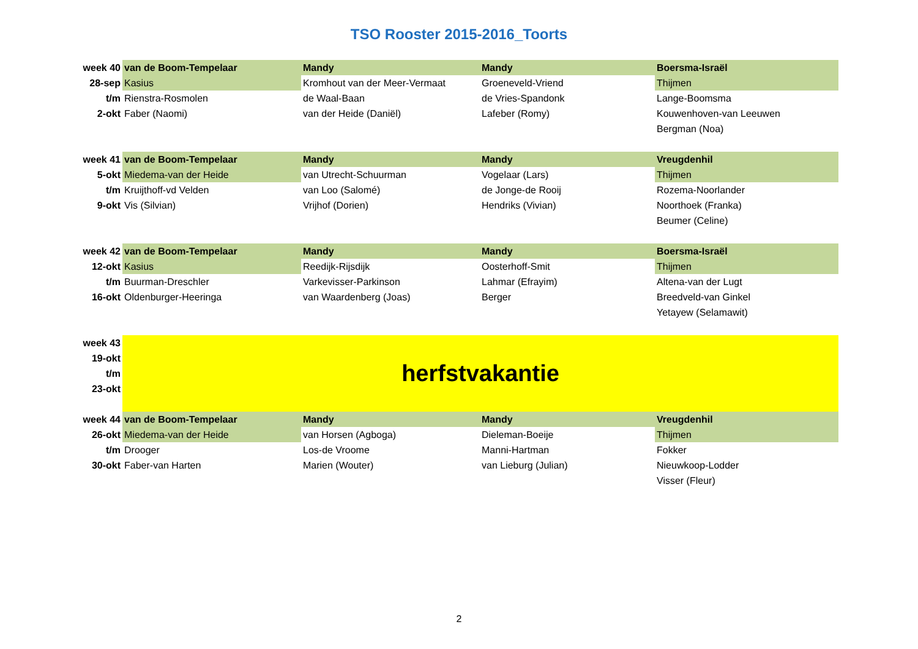TSO Rooster 2015-2016_Toorts
| week 40 | van de Boom-Tempelaar | Mandy | Mandy | Boersma-Israël |
| 28-sep | Kasius | Kromhout van der Meer-Vermaat | Groeneveld-Vriend | Thijmen |
| t/m | Rienstra-Rosmolen | de Waal-Baan | de Vries-Spandonk | Lange-Boomsma |
| 2-okt | Faber (Naomi) | van der Heide (Daniël) | Lafeber (Romy) | Kouwenhoven-van Leeuwen |
| | | | | Bergman (Noa) |
| week 41 | van de Boom-Tempelaar | Mandy | Mandy | Vreugdenhil |
| 5-okt | Miedema-van der Heide | van Utrecht-Schuurman | Vogelaar (Lars) | Thijmen |
| t/m | Kruijthoff-vd Velden | van Loo (Salomé) | de Jonge-de Rooij | Rozema-Noorlander |
| 9-okt | Vis (Silvian) | Vrijhof (Dorien) | Hendriks (Vivian) | Noorthoek (Franka) |
| | | | | Beumer (Celine) |
| week 42 | van de Boom-Tempelaar | Mandy | Mandy | Boersma-Israël |
| 12-okt | Kasius | Reedijk-Rijsdijk | Oosterhoff-Smit | Thijmen |
| t/m | Buurman-Dreschler | Varkevisser-Parkinson | Lahmar (Efrayim) | Altena-van der Lugt |
| 16-okt | Oldenburger-Heeringa | van Waardenberg (Joas) | Berger | Breedveld-van Ginkel |
| | | | | Yetayew (Selamawit) |
| week 43 | herfstvakantie | | | |
| 19-okt | | | | |
| t/m | | | | |
| 23-okt | | | | |
| week 44 | van de Boom-Tempelaar | Mandy | Mandy | Vreugdenhil |
| 26-okt | Miedema-van der Heide | van Horsen (Agboga) | Dieleman-Boeije | Thijmen |
| t/m | Drooger | Los-de Vroome | Manni-Hartman | Fokker |
| 30-okt | Faber-van Harten | Marien (Wouter) | van Lieburg (Julian) | Nieuwkoop-Lodder |
| | | | | Visser (Fleur) |
2